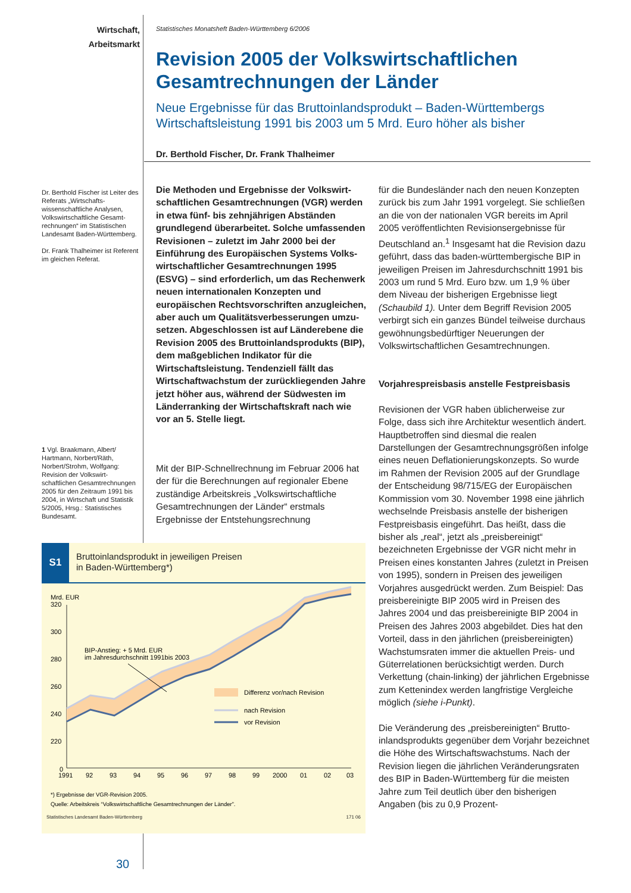Wirtschaft,
Arbeitsmarkt
Dr. Berthold Fischer ist Leiter des Referats „Wirtschafts­wissenschaftliche Analysen, Volkswirtschaftliche Gesamt­rechnungen“ im Statistischen Landesamt Baden-Württem­berg.
Dr. Frank Thalheimer ist Referent im gleichen Referat.
1 Vgl. Braakmann, Albert/ Hartmann, Norbert/Räth, Norbert/Strohm, Wolfgang: Revision der Volkswirt­schaftlichen Gesamtrech­nungen 2005 für den Zeitraum 1991 bis 2004, in Wirtschaft und Statistik 5/2005, Hrsg.: Statis­tisches Bundesamt.
Statistisches Monatsheft Baden-Württemberg 6/2006
Revision 2005 der Volkswirtschaftlichen Gesamtrechnungen der Länder
Neue Ergebnisse für das Bruttoinlandsprodukt – Baden-Württembergs Wirtschaftsleistung 1991 bis 2003 um 5 Mrd. Euro höher als bisher
Dr. Berthold Fischer, Dr. Frank Thalheimer
Die Methoden und Ergebnisse der Volkswirt­schaftlichen Gesamtrechnungen (VGR) werden in etwa fünf- bis zehnjährigen Abständen grundlegend überarbeitet. Solche umfassen­den Revisionen – zuletzt im Jahr 2000 bei der Einführung des Europäischen Systems Volks­wirtschaftlicher Gesamtrechnungen 1995 (ESVG) – sind erforderlich, um das Rechen­werk neuen internationalen Konzepten und europäischen Rechtsvorschriften anzugleichen, aber auch um Qualitätsverbesserungen umzu­setzen. Abgeschlossen ist auf Länderebene die Revision 2005 des Bruttoinlandsprodukts (BIP), dem maßgeblichen Indikator für die Wirtschafts­leistung. Tendenziell fällt das Wirtschaftwachs­tum der zurückliegenden Jahre jetzt höher aus, während der Südwesten im Länderranking der Wirtschaftskraft nach wie vor an 5. Stelle liegt.
Mit der BIP-Schnellrechnung im Februar 2006 hat der für die Berechnungen auf regionaler Ebene zuständige Arbeitskreis „Volkswirt­schaftliche Gesamtrechnungen der Länder“ erstmals Ergebnisse der Entstehungsrechnung
für die Bundesländer nach den neuen Konzep­ten zurück bis zum Jahr 1991 vorgelegt. Sie schließen an die von der nationalen VGR bereits im April 2005 veröffentlichten Revisionsergeb­nisse für Deutschland an.<sup>1</sup> Insgesamt hat die Revision dazu geführt, dass das baden-würt­tembergische BIP in jeweiligen Preisen im Jah­resdurchschnitt 1991 bis 2003 um rund 5 Mrd. Euro bzw. um 1,9 % über dem Niveau der bis­herigen Ergebnisse liegt (Schaubild 1). Unter dem Begriff Revision 2005 verbirgt sich ein ganzes Bündel teilweise durchaus gewöhnungs­bedürftiger Neuerungen der Volkswirtschaft­lichen Gesamtrechnungen.
Vorjahrespreisbasis anstelle Festpreisbasis
Revisionen der VGR haben üblicherweise zur Folge, dass sich ihre Architektur wesentlich ändert. Hauptbetroffen sind diesmal die realen Darstellungen der Gesamtrechnungsgrößen infolge eines neuen Deflationierungskonzepts. So wurde im Rahmen der Revision 2005 auf der Grundlage der Entscheidung 98/715/EG der Europäischen Kommission vom 30. Novem­ber 1998 eine jährlich wechselnde Preisbasis anstelle der bisherigen Festpreisbasis einge­führt. Das heißt, dass die bisher als „real“, jetzt als „preisbereinigt“ bezeichneten Ergebnisse der VGR nicht mehr in Preisen eines konstan­ten Jahres (zuletzt in Preisen von 1995), sondern in Preisen des jeweiligen Vorjahres ausgedrückt werden. Zum Beispiel: Das preisbereinigte BIP 2005 wird in Preisen des Jahres 2004 und das preisbereinigte BIP 2004 in Preisen des Jahres 2003 abgebildet. Dies hat den Vorteil, dass in den jährlichen (preisbereinigten) Wachstums­raten immer die aktuellen Preis- und Güterre­lationen berücksichtigt werden. Durch Verket­tung (chain-linking) der jährlichen Ergebnisse zum Kettenindex werden langfristige Vergleiche möglich (siehe i-Punkt).
Die Veränderung des „preisbereinigten“ Brutto­inlandsprodukts gegenüber dem Vorjahr be­zeichnet die Höhe des Wirtschaftswachstums. Nach der Revision liegen die jährlichen Ver­änderungsraten des BIP in Baden-Württemberg für die meisten Jahre zum Teil deutlich über den bisherigen Angaben (bis zu 0,9 Prozent-
S1
Bruttoinlandsprodukt in jeweiligen Preisen
in Baden-Württemberg*)
Mrd. EUR
320
300
280
260
240
220
0
BIP-Anstieg: + 5 Mrd. EUR
im Jahresdurchschnitt 1991bis 2003
Differenz vor/nach Revision
nach Revision
vor Revision
1991
92
93
94
95
96
97
98
99
2000
01
02
03
*) Ergebnisse der VGR-Revision 2005.
Quelle: Arbeitskreis “Volkswirtschaftliche Gesamtrechnungen der Länder”.
Statistisches Landesamt Baden-Württemberg 171 06
30